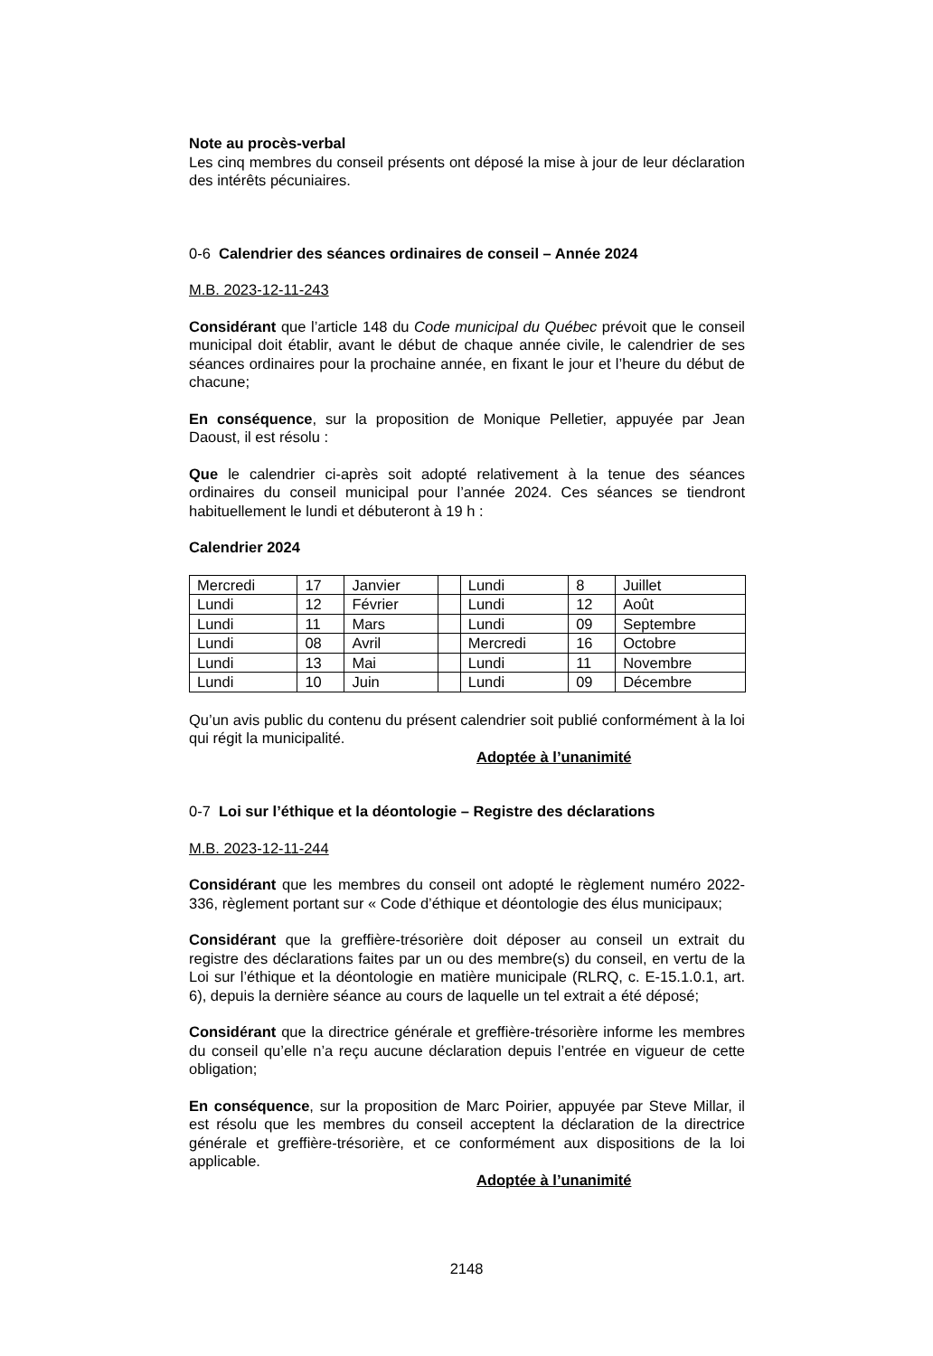Note au procès-verbal
Les cinq membres du conseil présents ont déposé la mise à jour de leur déclaration des intérêts pécuniaires.
0-6 Calendrier des séances ordinaires de conseil – Année 2024
M.B. 2023-12-11-243
Considérant que l’article 148 du Code municipal du Québec prévoit que le conseil municipal doit établir, avant le début de chaque année civile, le calendrier de ses séances ordinaires pour la prochaine année, en fixant le jour et l’heure du début de chacune;
En conséquence, sur la proposition de Monique Pelletier, appuyée par Jean Daoust, il est résolu :
Que le calendrier ci-après soit adopté relativement à la tenue des séances ordinaires du conseil municipal pour l’année 2024. Ces séances se tiendront habituellement le lundi et débuteront à 19 h :
Calendrier 2024
| Mercredi | 17 | Janvier | | Lundi | 8 | Juillet |
| Lundi | 12 | Février | | Lundi | 12 | Août |
| Lundi | 11 | Mars | | Lundi | 09 | Septembre |
| Lundi | 08 | Avril | | Mercredi | 16 | Octobre |
| Lundi | 13 | Mai | | Lundi | 11 | Novembre |
| Lundi | 10 | Juin | | Lundi | 09 | Décembre |
Qu’un avis public du contenu du présent calendrier soit publié conformément à la loi qui régit la municipalité.
Adoptée à l’unanimité
0-7 Loi sur l’éthique et la déontologie – Registre des déclarations
M.B. 2023-12-11-244
Considérant que les membres du conseil ont adopté le règlement numéro 2022-336, règlement portant sur « Code d’éthique et déontologie des élus municipaux;
Considérant que la greffière-trésorière doit déposer au conseil un extrait du registre des déclarations faites par un ou des membre(s) du conseil, en vertu de la Loi sur l’éthique et la déontologie en matière municipale (RLRQ, c. E-15.1.0.1, art. 6), depuis la dernière séance au cours de laquelle un tel extrait a été déposé;
Considérant que la directrice générale et greffière-trésorière informe les membres du conseil qu’elle n’a reçu aucune déclaration depuis l’entrée en vigueur de cette obligation;
En conséquence, sur la proposition de Marc Poirier, appuyée par Steve Millar, il est résolu que les membres du conseil acceptent la déclaration de la directrice générale et greffière-trésorière, et ce conformément aux dispositions de la loi applicable.
Adoptée à l’unanimité
2148